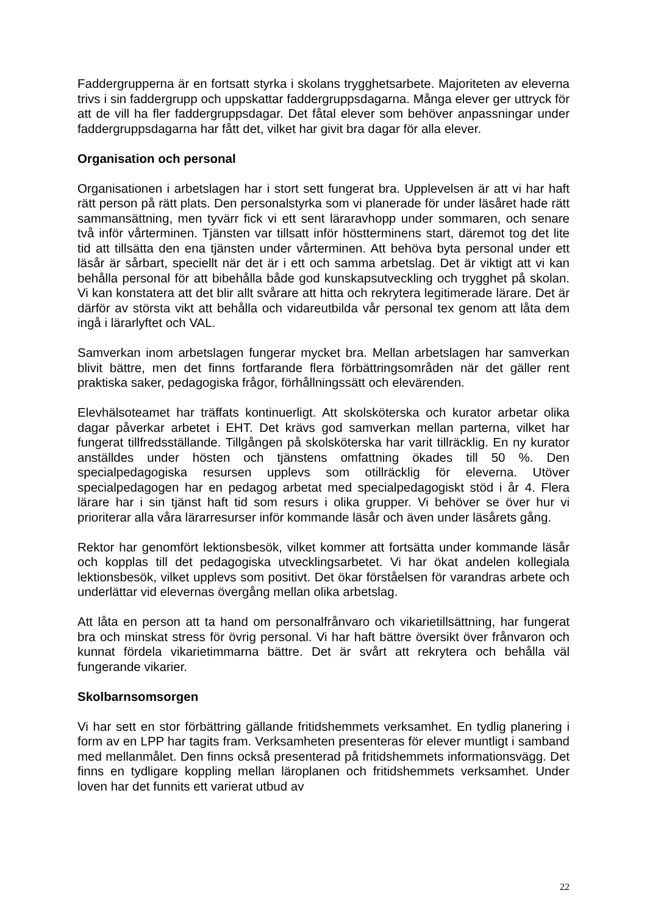Faddergrupperna är en fortsatt styrka i skolans trygghetsarbete. Majoriteten av eleverna trivs i sin faddergrupp och uppskattar faddergruppsdagarna. Många elever ger uttryck för att de vill ha fler faddergruppsdagar. Det fåtal elever som behöver anpassningar under faddergruppsdagarna har fått det, vilket har givit bra dagar för alla elever.
Organisation och personal
Organisationen i arbetslagen har i stort sett fungerat bra. Upplevelsen är att vi har haft rätt person på rätt plats. Den personalstyrka som vi planerade för under läsåret hade rätt sammansättning, men tyvärr fick vi ett sent läraravhopp under sommaren, och senare två inför vårterminen. Tjänsten var tillsatt inför höstterminens start, däremot tog det lite tid att tillsätta den ena tjänsten under vårterminen. Att behöva byta personal under ett läsår är sårbart, speciellt när det är i ett och samma arbetslag. Det är viktigt att vi kan behålla personal för att bibehålla både god kunskapsutveckling och trygghet på skolan. Vi kan konstatera att det blir allt svårare att hitta och rekrytera legitimerade lärare. Det är därför av största vikt att behålla och vidareutbilda vår personal tex genom att låta dem ingå i lärarlyftet och VAL.
Samverkan inom arbetslagen fungerar mycket bra. Mellan arbetslagen har samverkan blivit bättre, men det finns fortfarande flera förbättringsområden när det gäller rent praktiska saker, pedagogiska frågor, förhållningssätt och elevärenden.
Elevhälsoteamet har träffats kontinuerligt. Att skolsköterska och kurator arbetar olika dagar påverkar arbetet i EHT. Det krävs god samverkan mellan parterna, vilket har fungerat tillfredsställande. Tillgången på skolsköterska har varit tillräcklig. En ny kurator anställdes under hösten och tjänstens omfattning ökades till 50 %. Den specialpedagogiska resursen upplevs som otillräcklig för eleverna. Utöver specialpedagogen har en pedagog arbetat med specialpedagogiskt stöd i år 4. Flera lärare har i sin tjänst haft tid som resurs i olika grupper. Vi behöver se över hur vi prioriterar alla våra lärarresurser inför kommande läsår och även under läsårets gång.
Rektor har genomfört lektionsbesök, vilket kommer att fortsätta under kommande läsår och kopplas till det pedagogiska utvecklingsarbetet. Vi har ökat andelen kollegiala lektionsbesök, vilket upplevs som positivt. Det ökar förståelsen för varandras arbete och underlättar vid elevernas övergång mellan olika arbetslag.
Att låta en person att ta hand om personalfrånvaro och vikarietillsättning, har fungerat bra och minskat stress för övrig personal. Vi har haft bättre översikt över frånvaron och kunnat fördela vikarietimmarna bättre. Det är svårt att rekrytera och behålla väl fungerande vikarier.
Skolbarnsomsorgen
Vi har sett en stor förbättring gällande fritidshemmets verksamhet. En tydlig planering i form av en LPP har tagits fram. Verksamheten presenteras för elever muntligt i samband med mellanmålet. Den finns också presenterad på fritidshemmets informationsvägg. Det finns en tydligare koppling mellan läroplanen och fritidshemmets verksamhet. Under loven har det funnits ett varierat utbud av
22